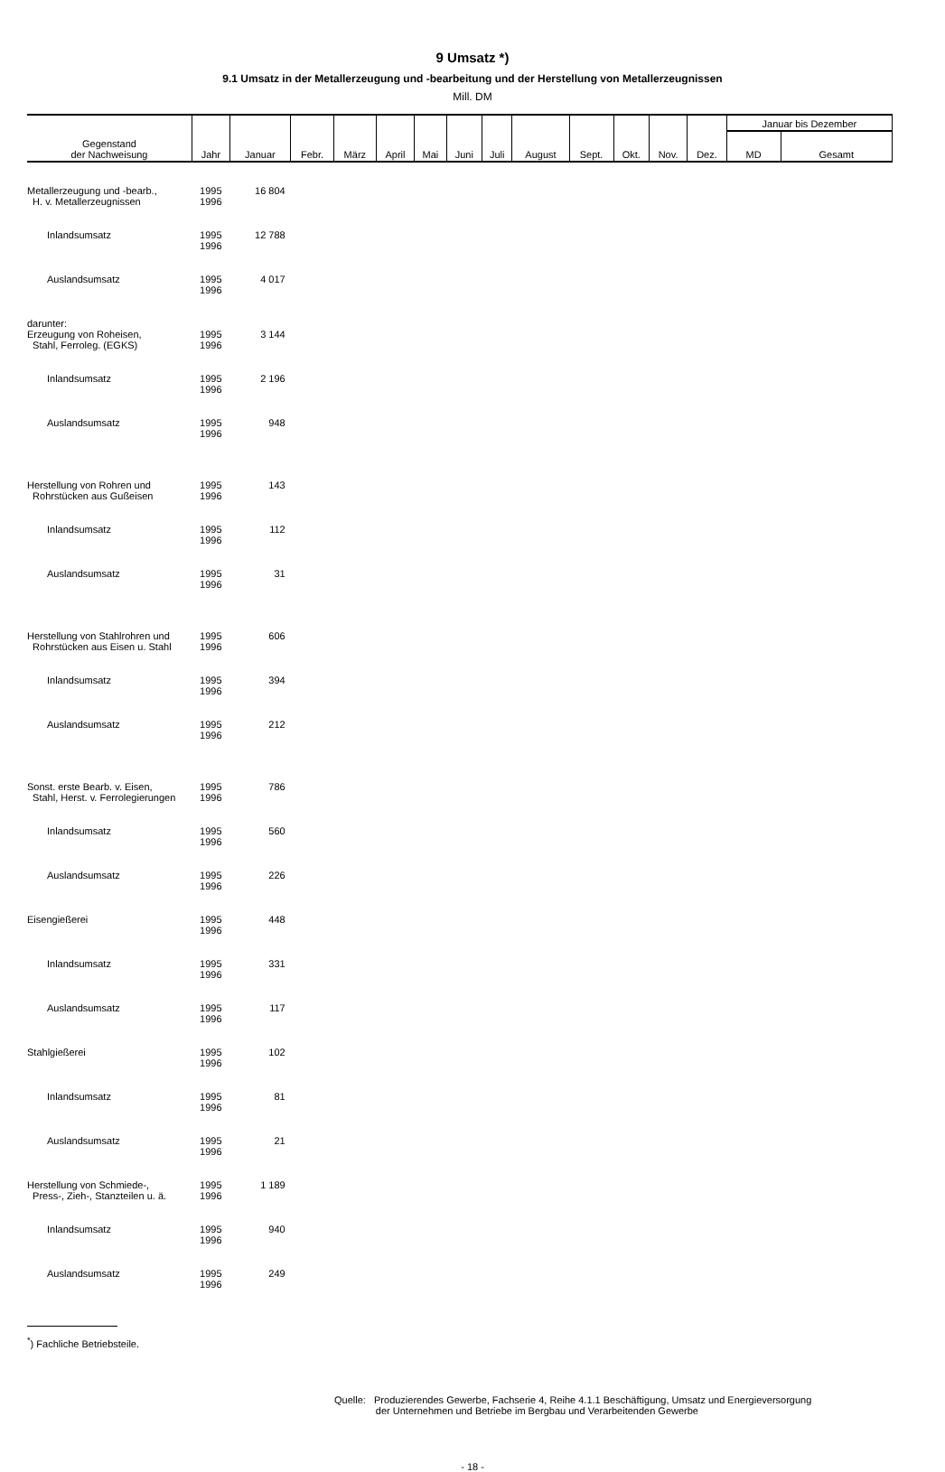9 Umsatz *)
9.1 Umsatz in der Metallerzeugung und -bearbeitung und der Herstellung von Metallerzeugnissen
Mill. DM
| Gegenstand der Nachweisung | Jahr | Januar | Febr. | März | April | Mai | Juni | Juli | August | Sept. | Okt. | Nov. | Dez. | Januar bis Dezember | |
| --- | --- | --- | --- | --- | --- | --- | --- | --- | --- | --- | --- | --- | --- | --- | --- |
| | | | | | | | | | | | | | | MD | Gesamt |
| Metallerzeugung und -bearb., H. v. Metallerzeugnissen | 1995 1996 | 16 804 | | | | | | | | | | | | | |
| Inlandsumsatz | 1995 1996 | 12 788 | | | | | | | | | | | | | |
| Auslandsumsatz | 1995 1996 | 4 017 | | | | | | | | | | | | | |
| darunter: Erzeugung von Roheisen, Stahl, Ferroleg. (EGKS) | 1995 1996 | 3 144 | | | | | | | | | | | | | |
| Inlandsumsatz | 1995 1996 | 2 196 | | | | | | | | | | | | | |
| Auslandsumsatz | 1995 1996 | 948 | | | | | | | | | | | | | |
| Herstellung von Rohren und Rohrstücken aus Gußeisen | 1995 1996 | 143 | | | | | | | | | | | | | |
| Inlandsumsatz | 1995 1996 | 112 | | | | | | | | | | | | | |
| Auslandsumsatz | 1995 1996 | 31 | | | | | | | | | | | | | |
| Herstellung von Stahlrohren und Rohrstücken aus Eisen u. Stahl | 1995 1996 | 606 | | | | | | | | | | | | | |
| Inlandsumsatz | 1995 1996 | 394 | | | | | | | | | | | | | |
| Auslandsumsatz | 1995 1996 | 212 | | | | | | | | | | | | | |
| Sonst. erste Bearb. v. Eisen, Stahl, Herst. v. Ferrolegierungen | 1995 1996 | 786 | | | | | | | | | | | | | |
| Inlandsumsatz | 1995 1996 | 560 | | | | | | | | | | | | | |
| Auslandsumsatz | 1995 1996 | 226 | | | | | | | | | | | | | |
| Eisengießerei | 1995 1996 | 448 | | | | | | | | | | | | | |
| Inlandsumsatz | 1995 1996 | 331 | | | | | | | | | | | | | |
| Auslandsumsatz | 1995 1996 | 117 | | | | | | | | | | | | | |
| Stahlgießerei | 1995 1996 | 102 | | | | | | | | | | | | | |
| Inlandsumsatz | 1995 1996 | 81 | | | | | | | | | | | | | |
| Auslandsumsatz | 1995 1996 | 21 | | | | | | | | | | | | | |
| Herstellung von Schmiede-, Press-, Zieh-, Stanzteilen u. ä. | 1995 1996 | 1 189 | | | | | | | | | | | | | |
| Inlandsumsatz | 1995 1996 | 940 | | | | | | | | | | | | | |
| Auslandsumsatz | 1995 1996 | 249 | | | | | | | | | | | | | |
<sup>*</sup>) Fachliche Betriebsteile.
Quelle: Produzierendes Gewerbe, Fachserie 4, Reihe 4.1.1 Beschäftigung, Umsatz und Energieversorgung
der Unternehmen und Betriebe im Bergbau und Verarbeitenden Gewerbe
- 18 -